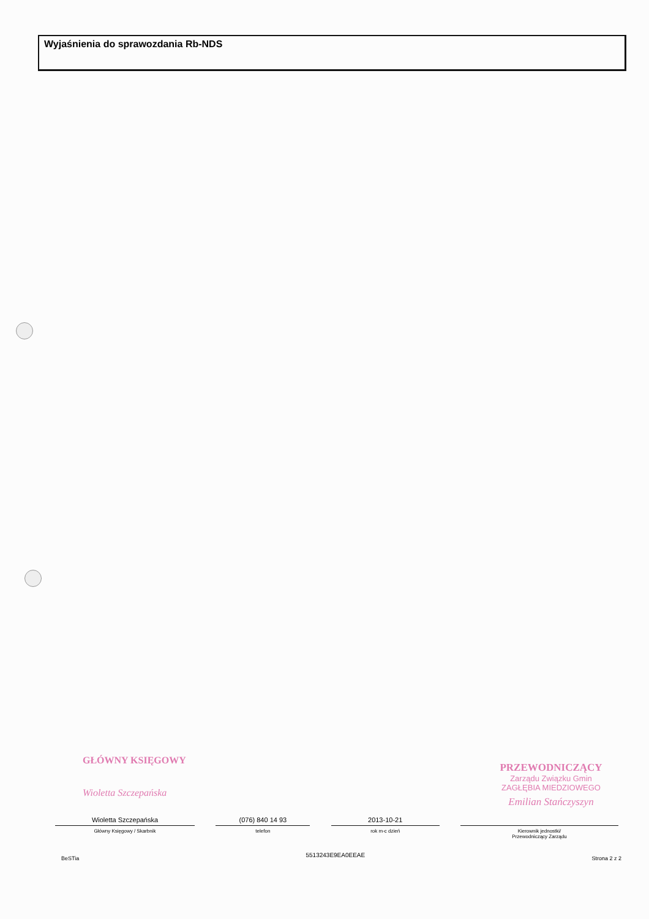Wyjaśnienia do sprawozdania Rb-NDS
GŁÓWNY KSIĘGOWY
Wioletta Szczepańska
PRZEWODNICZĄCY
Zarządu Związku Gmin
ZAGŁĘBIA MIEDZIOWEGO
Emilian Stańczyszyn
Wioletta Szczepańska
Główny Księgowy / Skarbnik
(076) 840 14 93
telefon
2013-10-21
rok m-c dzień
Kierownik jednostki/
Przewodniczący Zarządu
BeSTia 5513243E9EA0EEAE Strona 2 z 2